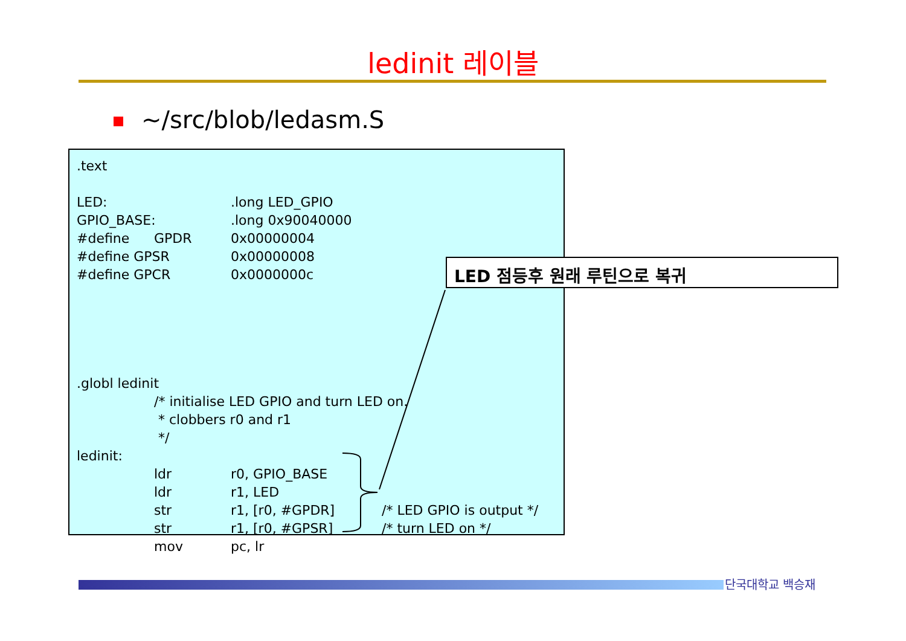ledinit 레이블
~/src/blob/ledasm.S
.text
LED: .long LED_GPIO
GPIO_BASE: .long 0x90040000
#define GPDR 0x00000004
#define GPSR 0x00000008
#define GPCR 0x0000000c
.globl ledinit
/* initialise LED GPIO and turn LED on.
* clobbers r0 and r1
*/
ledinit:
ldr r0, GPIO_BASE
ldr r1, LED
str r1, [r0, #GPDR] /* LED GPIO is output */
str r1, [r0, #GPSR] /* turn LED on */
mov pc, lr
LED 점등후 원래 루틴으로 복귀
단국대학교 백승재